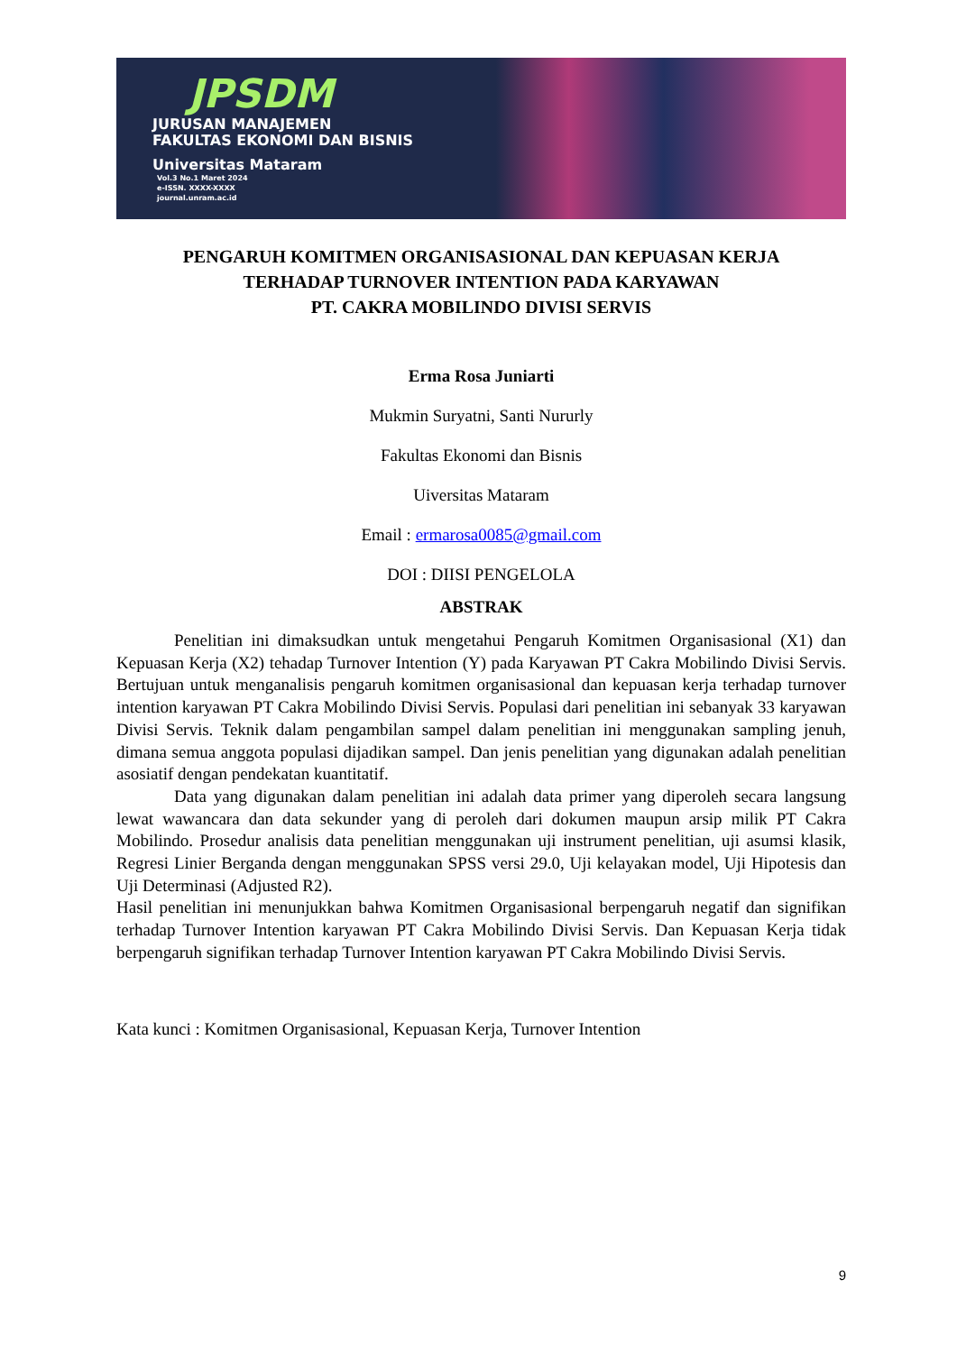JPSDM
JURUSAN MANAJEMEN
FAKULTAS EKONOMI DAN BISNIS
Universitas Mataram
Vol.3 No.1 Maret 2024
e-ISSN. XXXX-XXXX
journal.unram.ac.id
PENGARUH KOMITMEN ORGANISASIONAL DAN KEPUASAN KERJA
TERHADAP TURNOVER INTENTION PADA KARYAWAN
PT. CAKRA MOBILINDO DIVISI SERVIS
Erma Rosa Juniarti
Mukmin Suryatni, Santi Nururly
Fakultas Ekonomi dan Bisnis
Uiversitas Mataram
Email : ermarosa0085@gmail.com
DOI : DIISI PENGELOLA
ABSTRAK
Penelitian ini dimaksudkan untuk mengetahui Pengaruh Komitmen Organisasional (X1) dan Kepuasan Kerja (X2) tehadap Turnover Intention (Y) pada Karyawan PT Cakra Mobilindo Divisi Servis. Bertujuan untuk menganalisis pengaruh komitmen organisasional dan kepuasan kerja terhadap turnover intention karyawan PT Cakra Mobilindo Divisi Servis. Populasi dari penelitian ini sebanyak 33 karyawan Divisi Servis. Teknik dalam pengambilan sampel dalam penelitian ini menggunakan sampling jenuh, dimana semua anggota populasi dijadikan sampel. Dan jenis penelitian yang digunakan adalah penelitian asosiatif dengan pendekatan kuantitatif.
Data yang digunakan dalam penelitian ini adalah data primer yang diperoleh secara langsung lewat wawancara dan data sekunder yang di peroleh dari dokumen maupun arsip milik PT Cakra Mobilindo. Prosedur analisis data penelitian menggunakan uji instrument penelitian, uji asumsi klasik, Regresi Linier Berganda dengan menggunakan SPSS versi 29.0, Uji kelayakan model, Uji Hipotesis dan Uji Determinasi (Adjusted R2).
Hasil penelitian ini menunjukkan bahwa Komitmen Organisasional berpengaruh negatif dan signifikan terhadap Turnover Intention karyawan PT Cakra Mobilindo Divisi Servis. Dan Kepuasan Kerja tidak berpengaruh signifikan terhadap Turnover Intention karyawan PT Cakra Mobilindo Divisi Servis.
Kata kunci : Komitmen Organisasional, Kepuasan Kerja, Turnover Intention
9